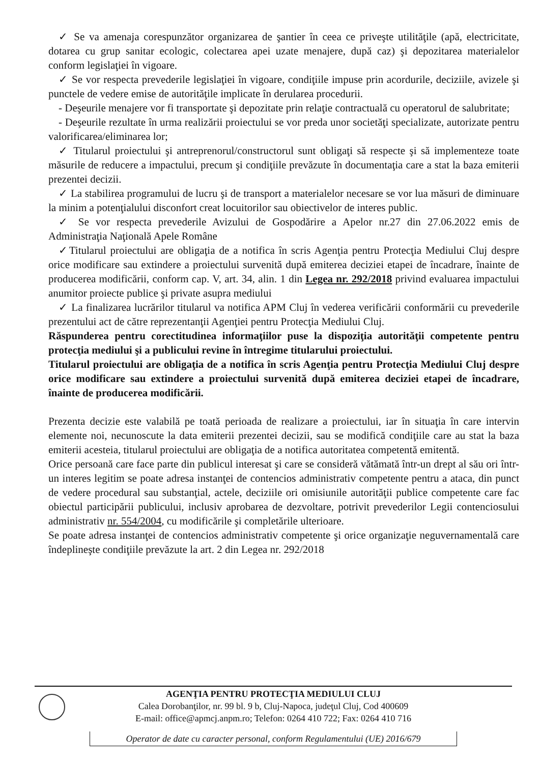✓ Se va amenaja corespunzător organizarea de şantier în ceea ce priveşte utilităţile (apă, electricitate, dotarea cu grup sanitar ecologic, colectarea apei uzate menajere, după caz) şi depozitarea materialelor conform legislaţiei în vigoare.
✓ Se vor respecta prevederile legislaţiei în vigoare, condiţiile impuse prin acordurile, deciziile, avizele şi punctele de vedere emise de autorităţile implicate în derularea procedurii.
- Deşeurile menajere vor fi transportate şi depozitate prin relaţie contractuală cu operatorul de salubritate;
- Deşeurile rezultate în urma realizării proiectului se vor preda unor societăţi specializate, autorizate pentru valorificarea/eliminarea lor;
✓ Titularul proiectului şi antreprenorul/constructorul sunt obligaţi să respecte şi să implementeze toate măsurile de reducere a impactului, precum şi condiţiile prevăzute în documentaţia care a stat la baza emiterii prezentei decizii.
✓ La stabilirea programului de lucru şi de transport a materialelor necesare se vor lua măsuri de diminuare la minim a potenţialului disconfort creat locuitorilor sau obiectivelor de interes public.
✓ Se vor respecta prevederile Avizului de Gospodărire a Apelor nr.27 din 27.06.2022 emis de Administraţia Naţională Apele Române
✓Titularul proiectului are obligaţia de a notifica în scris Agenţia pentru Protecţia Mediului Cluj despre orice modificare sau extindere a proiectului survenită după emiterea deciziei etapei de încadrare, înainte de producerea modificării, conform cap. V, art. 34, alin. 1 din Legea nr. 292/2018 privind evaluarea impactului anumitor proiecte publice şi private asupra mediului
✓ La finalizarea lucrărilor titularul va notifica APM Cluj în vederea verificării conformării cu prevederile prezentului act de către reprezentanţii Agenţiei pentru Protecţia Mediului Cluj.
Răspunderea pentru corectitudinea informaţiilor puse la dispoziţia autorităţii competente pentru protecţia mediului şi a publicului revine în întregime titularului proiectului.
Titularul proiectului are obligaţia de a notifica în scris Agenţia pentru Protecţia Mediului Cluj despre orice modificare sau extindere a proiectului survenită după emiterea deciziei etapei de încadrare, înainte de producerea modificării.
Prezenta decizie este valabilă pe toată perioada de realizare a proiectului, iar în situaţia în care intervin elemente noi, necunoscute la data emiterii prezentei decizii, sau se modifică condiţiile care au stat la baza emiterii acesteia, titularul proiectului are obligaţia de a notifica autoritatea competentă emitentă.
Orice persoană care face parte din publicul interesat şi care se consideră vătămată într-un drept al său ori într-un interes legitim se poate adresa instanţei de contencios administrativ competente pentru a ataca, din punct de vedere procedural sau substanţial, actele, deciziile ori omisiunile autorităţii publice competente care fac obiectul participării publicului, inclusiv aprobarea de dezvoltare, potrivit prevederilor Legii contenciosului administrativ nr. 554/2004, cu modificările şi completările ulterioare.
Se poate adresa instanţei de contencios administrativ competente şi orice organizaţie neguvernamentală care îndeplineşte condiţiile prevăzute la art. 2 din Legea nr. 292/2018
AGENŢIA PENTRU PROTECŢIA MEDIULUI CLUJ
Calea Dorobanţilor, nr. 99 bl. 9 b, Cluj-Napoca, judeţul Cluj, Cod 400609
E-mail: office@apmcj.anpm.ro; Telefon: 0264 410 722; Fax: 0264 410 716
Operator de date cu caracter personal, conform Regulamentului (UE) 2016/679